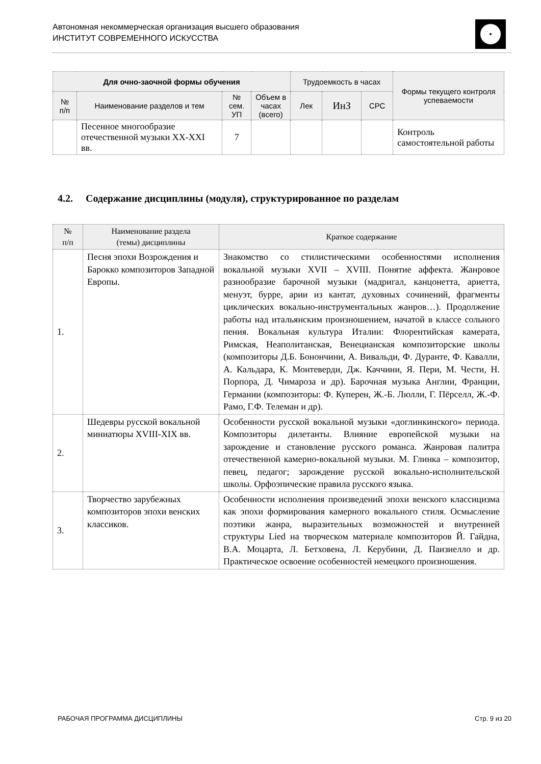Автономная некоммерческая организация высшего образования
ИНСТИТУТ СОВРЕМЕННОГО ИСКУССТВА
| Для очно-заочной формы обучения | | | | Трудоемкость в часах | | | Формы текущего контроля успеваемости |
| --- | --- | --- | --- | --- | --- | --- | --- |
| № п/п | Наименование разделов и тем | № сем. УП | Объем в часах (всего) | Лек | ИнЗ | СРС | |
| | Песенное многообразие отечественной музыки XX-XXI вв. | 7 | | | | | Контроль самостоятельной работы |
4.2. Содержание дисциплины (модуля), структурированное по разделам
| № п/п | Наименование раздела (темы) дисциплины | Краткое содержание |
| --- | --- | --- |
| 1. | Песня эпохи Возрождения и Барокко композиторов Западной Европы. | Знакомство со стилистическими особенностями исполнения вокальной музыки XVII – XVIII. Понятие аффекта. Жанровое разнообразие барочной музыки (мадригал, канцонетта, ариетта, менуэт, бурре, арии из кантат, духовных сочинений, фрагменты циклических вокально-инструментальных жанров…). Продолжение работы над итальянским произношением, начатой в классе сольного пения. Вокальная культура Италии: Флорентийская камерата, Римская, Неаполитанская, Венецианская композиторские школы (композиторы Д.Б. Бонончини, А. Вивальди, Ф. Дуранте, Ф. Кавалли, А. Кальдара, К. Монтеверди, Дж. Каччини, Я. Пери, М. Чести, Н. Порпора, Д. Чимароза и др). Барочная музыка Англии, Франции, Германии (композиторы: Ф. Куперен, Ж.-Б. Люлли, Г. Пёрселл, Ж.-Ф. Рамо, Г.Ф. Телеман и др). |
| 2. | Шедевры русской вокальной миниатюры XVIII-XIX вв. | Особенности русской вокальной музыки «доглинкинского» периода. Композиторы дилетанты. Влияние европейской музыки на зарождение и становление русского романса. Жанровая палитра отечественной камерно-вокальной музыки. М. Глинка – композитор, певец, педагог; зарождение русской вокально-исполнительской школы. Орфоэпические правила русского языка. |
| 3. | Творчество зарубежных композиторов эпохи венских классиков. | Особенности исполнения произведений эпохи венского классицизма как эпохи формирования камерного вокального стиля. Осмысление поэтики жанра, выразительных возможностей и внутренней структуры Lied на творческом материале композиторов Й. Гайдна, В.А. Моцарта, Л. Бетховена, Л. Керубини, Д. Паизиелло и др. Практическое освоение особенностей немецкого произношения. |
РАБОЧАЯ ПРОГРАММА ДИСЦИПЛИНЫ Стр. 9 из 20